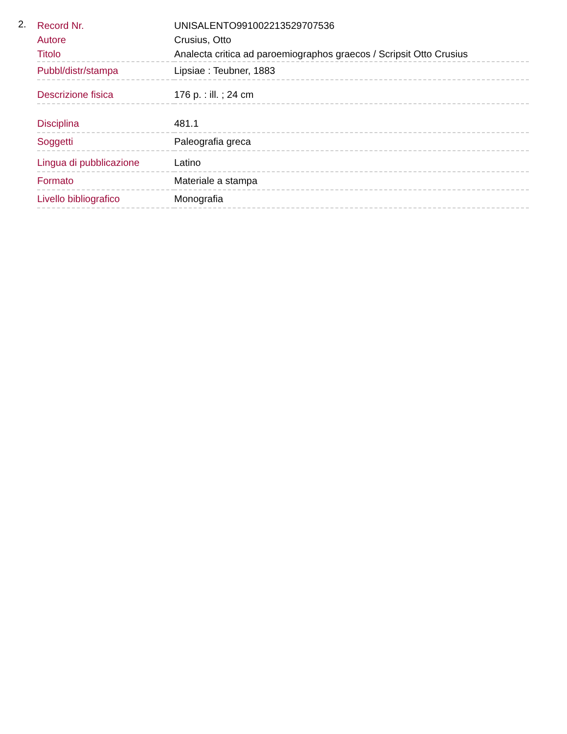2.
| Record Nr. | UNISALENTO991002213529707536 |
| Autore | Crusius, Otto |
| Titolo | Analecta critica ad paroemiographos graecos / Scripsit Otto Crusius |
| Pubbl/distr/stampa | Lipsiae : Teubner, 1883 |
| Descrizione fisica | 176 p. : ill. ; 24 cm |
| Disciplina | 481.1 |
| Soggetti | Paleografia greca |
| Lingua di pubblicazione | Latino |
| Formato | Materiale a stampa |
| Livello bibliografico | Monografia |